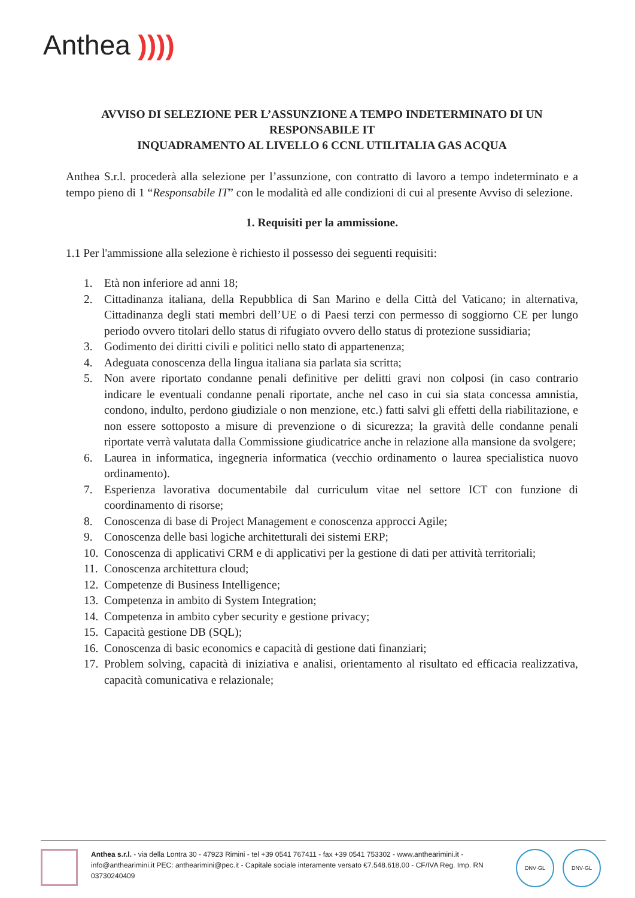Anthea ))))
AVVISO DI SELEZIONE PER L’ASSUNZIONE A TEMPO INDETERMINATO DI UN RESPONSABILE IT
INQUADRAMENTO AL LIVELLO 6 CCNL UTILITALIA GAS ACQUA
Anthea S.r.l. procederà alla selezione per l’assunzione, con contratto di lavoro a tempo indeterminato e a tempo pieno di 1 “Responsabile IT” con le modalità ed alle condizioni di cui al presente Avviso di selezione.
1. Requisiti per la ammissione.
1.1 Per l'ammissione alla selezione è richiesto il possesso dei seguenti requisiti:
1. Età non inferiore ad anni 18;
2. Cittadinanza italiana, della Repubblica di San Marino e della Città del Vaticano; in alternativa, Cittadinanza degli stati membri dell’UE o di Paesi terzi con permesso di soggiorno CE per lungo periodo ovvero titolari dello status di rifugiato ovvero dello status di protezione sussidiaria;
3. Godimento dei diritti civili e politici nello stato di appartenenza;
4. Adeguata conoscenza della lingua italiana sia parlata sia scritta;
5. Non avere riportato condanne penali definitive per delitti gravi non colposi (in caso contrario indicare le eventuali condanne penali riportate, anche nel caso in cui sia stata concessa amnistia, condono, indulto, perdono giudiziale o non menzione, etc.) fatti salvi gli effetti della riabilitazione, e non essere sottoposto a misure di prevenzione o di sicurezza; la gravità delle condanne penali riportate verrà valutata dalla Commissione giudicatrice anche in relazione alla mansione da svolgere;
6. Laurea in informatica, ingegneria informatica (vecchio ordinamento o laurea specialistica nuovo ordinamento).
7. Esperienza lavorativa documentabile dal curriculum vitae nel settore ICT con funzione di coordinamento di risorse;
8. Conoscenza di base di Project Management e conoscenza approcci Agile;
9. Conoscenza delle basi logiche architetturali dei sistemi ERP;
10. Conoscenza di applicativi CRM e di applicativi per la gestione di dati per attività territoriali;
11. Conoscenza architettura cloud;
12. Competenze di Business Intelligence;
13. Competenza in ambito di System Integration;
14. Competenza in ambito cyber security e gestione privacy;
15. Capacità gestione DB (SQL);
16. Conoscenza di basic economics e capacità di gestione dati finanziari;
17. Problem solving, capacità di iniziativa e analisi, orientamento al risultato ed efficacia realizzativa, capacità comunicativa e relazionale;
Anthea s.r.l. - via della Lontra 30 - 47923 Rimini - tel +39 0541 767411 - fax +39 0541 753302 - www.anthearimini.it - info@anthearimini.it PEC: anthearimini@pec.it - Capitale sociale interamente versato €7.548.618,00 - CF/IVA Reg. Imp. RN 03730240409
DNV·GL DNV·GL